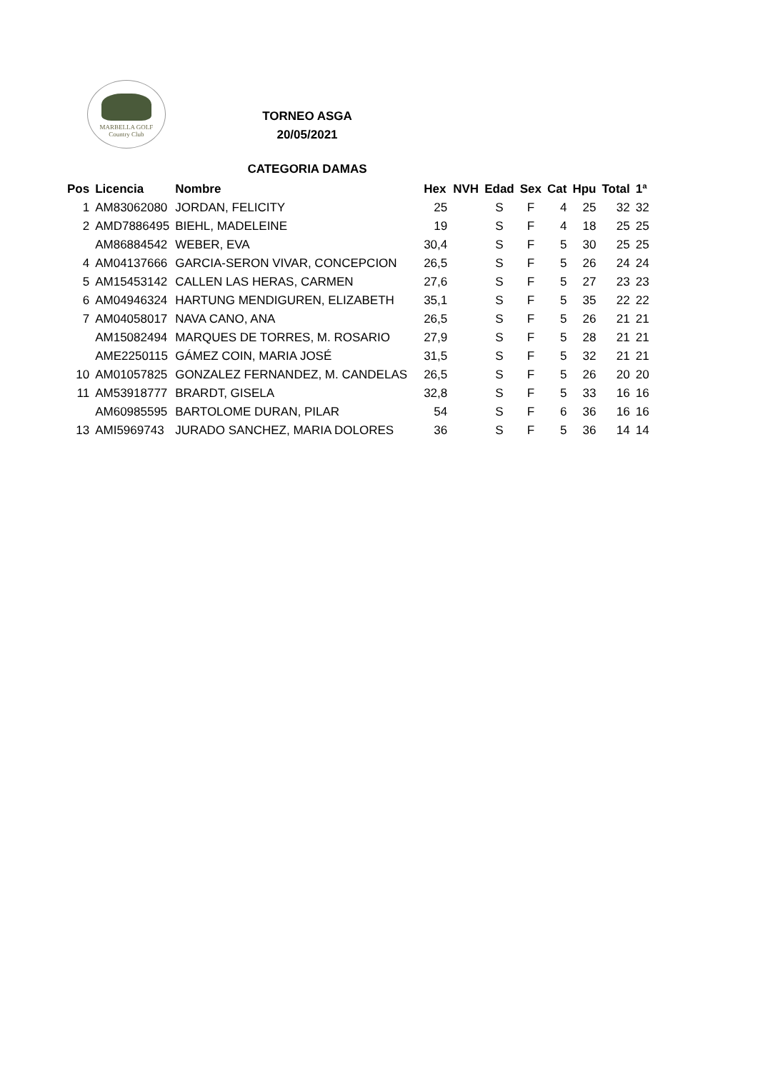MARBELLA GOLF
Country Club
TORNEO ASGA
20/05/2021
CATEGORIA DAMAS
| Pos | Licencia | Nombre | Hex | NVH | Edad | Sex | Cat | Hpu | Total | 1ª |
| --- | --- | --- | --- | --- | --- | --- | --- | --- | --- | --- |
| 1 | AM83062080 | JORDAN, FELICITY | 25 | | S | F | 4 | 25 | 32 | 32 |
| 2 | AMD7886495 | BIEHL, MADELEINE | 19 | | S | F | 4 | 18 | 25 | 25 |
| | AM86884542 | WEBER, EVA | 30,4 | | S | F | 5 | 30 | 25 | 25 |
| 4 | AM04137666 | GARCIA-SERON VIVAR, CONCEPCION | 26,5 | | S | F | 5 | 26 | 24 | 24 |
| 5 | AM15453142 | CALLEN LAS HERAS, CARMEN | 27,6 | | S | F | 5 | 27 | 23 | 23 |
| 6 | AM04946324 | HARTUNG MENDIGUREN, ELIZABETH | 35,1 | | S | F | 5 | 35 | 22 | 22 |
| 7 | AM04058017 | NAVA CANO, ANA | 26,5 | | S | F | 5 | 26 | 21 | 21 |
| | AM15082494 | MARQUES DE TORRES, M. ROSARIO | 27,9 | | S | F | 5 | 28 | 21 | 21 |
| | AME2250115 | GÁMEZ COIN, MARIA JOSÉ | 31,5 | | S | F | 5 | 32 | 21 | 21 |
| 10 | AM01057825 | GONZALEZ FERNANDEZ, M. CANDELAS | 26,5 | | S | F | 5 | 26 | 20 | 20 |
| 11 | AM53918777 | BRARDT, GISELA | 32,8 | | S | F | 5 | 33 | 16 | 16 |
| | AM60985595 | BARTOLOME DURAN, PILAR | 54 | | S | F | 6 | 36 | 16 | 16 |
| 13 | AMI5969743 | JURADO SANCHEZ, MARIA DOLORES | 36 | | S | F | 5 | 36 | 14 | 14 |